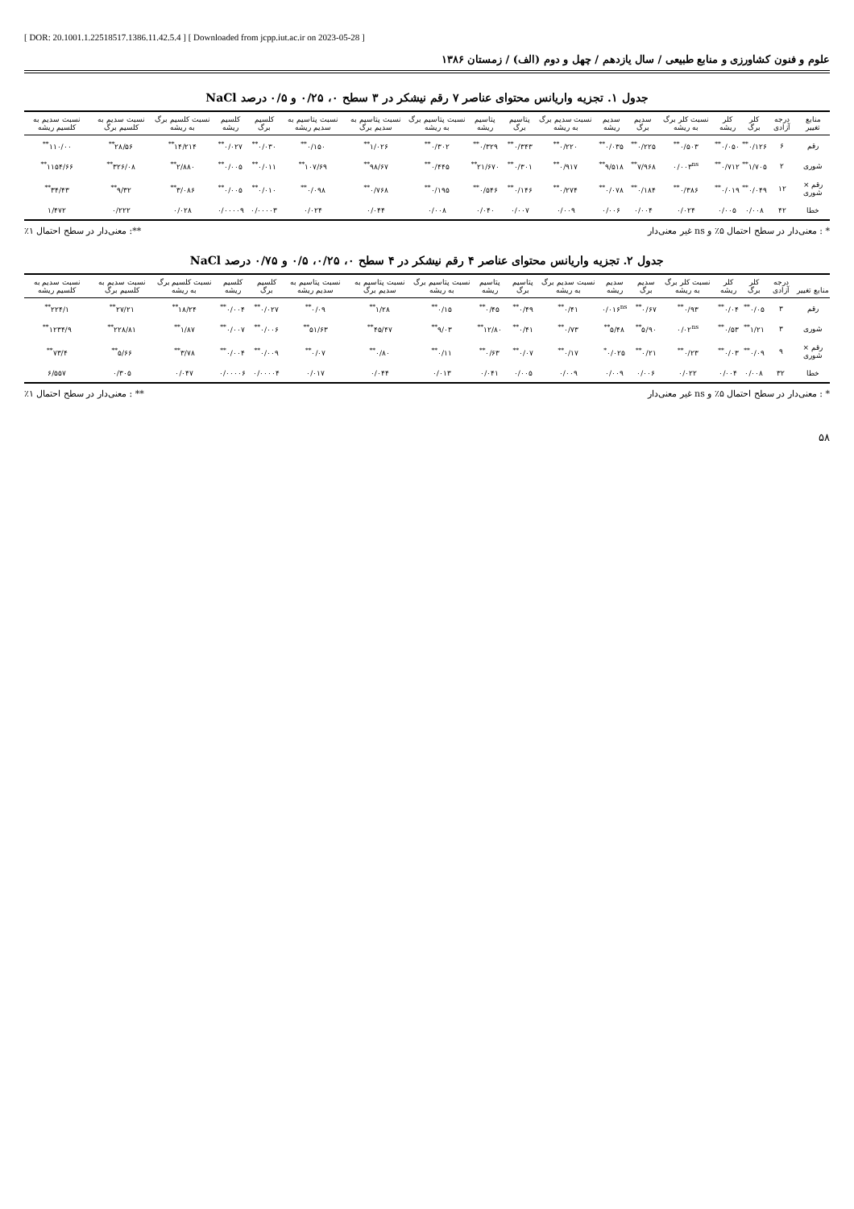[ DOR: 20.1001.1.22518517.1386.11.42.5.4 ] [ Downloaded from jcpp.iut.ac.ir on 2023-05-28 ]
علوم و فنون کشاورزی و منابع طبیعی / سال یازدهم / چهل و دوم (الف) / زمستان ۱۳۸۶
جدول ۱. تجزیه واریانس محتوای عناصر ۷ رقم نیشکر در ۳ سطح ۰، ۰/۲۵ و ۰/۵ درصد NaCl
| منابع تغییر | درجه آزادی | کلر برگ | کلر ریشه | نسبت کلر برگ به ریشه | سدیم برگ | سدیم ریشه | نسبت سدیم برگ به ریشه | پتاسیم برگ | پتاسیم ریشه | نسبت پتاسیم برگ به ریشه | نسبت پتاسیم به سدیم برگ | نسبت پتاسیم به سدیم ریشه | کلسیم برگ | کلسیم ریشه | نسبت کلسیم برگ به ریشه | نسبت سدیم به کلسیم برگ | نسبت سدیم به کلسیم ریشه |
| --- | --- | --- | --- | --- | --- | --- | --- | --- | --- | --- | --- | --- | --- | --- | --- | --- | --- |
| رقم | ۶ | ۰/۱۲۶<sup>**</sup> | ۰/۰۵۰<sup>**</sup> | ۰/۵۰۳<sup>**</sup> | ۰/۲۲۵<sup>**</sup> | ۰/۰۳۵<sup>**</sup> | ۰/۲۲۰<sup>**</sup> | ۰/۳۴۳<sup>**</sup> | ۰/۳۲۹<sup>**</sup> | ۰/۳۰۲<sup>**</sup> | ۱/۰۲۶<sup>**</sup> | ۰/۱۵۰<sup>**</sup> | ۰/۰۳۰<sup>**</sup> | ۰/۰۲۷<sup>**</sup> | ۱۴/۲۱۴<sup>**</sup> | ۲۸/۵۶<sup>**</sup> | ۱۱۰/۰۰<sup>**</sup> |
| شوری | ۲ | ۱/۷۰۵<sup>**</sup> | ۰/۷۱۲<sup>**</sup> | ۰/۰۰۳<sup>ns</sup> | ۷/۹۶۸<sup>**</sup> | ۹/۵۱۸<sup>**</sup> | ۰/۹۱۷<sup>**</sup> | ۰/۳۰۱<sup>**</sup> | ۲۱/۶۷۰<sup>**</sup> | ۰/۴۴۵<sup>**</sup> | ۹۸/۶۷<sup>**</sup> | ۱۰۷/۶۹<sup>**</sup> | ۰/۰۱۱<sup>**</sup> | ۰/۰۰۵<sup>**</sup> | ۲/۸۸۰<sup>**</sup> | ۳۲۶/۰۸<sup>**</sup> | ۱۱۵۴/۶۶<sup>**</sup> |
| رقم × شوری | ۱۲ | ۰/۰۴۹<sup>**</sup> | ۰/۰۱۹<sup>**</sup> | ۰/۳۸۶<sup>**</sup> | ۰/۱۸۴<sup>**</sup> | ۰/۰۷۸<sup>**</sup> | ۰/۲۷۴<sup>**</sup> | ۰/۱۴۶<sup>**</sup> | ۰/۵۴۶<sup>**</sup> | ۰/۱۹۵<sup>**</sup> | ۰/۷۶۸<sup>**</sup> | ۰/۰۹۸<sup>**</sup> | ۰/۰۱۰<sup>**</sup> | ۰/۰۰۵<sup>**</sup> | ۳/۰۸۶<sup>**</sup> | ۹/۳۲<sup>**</sup> | ۳۴/۴۳<sup>**</sup> |
| خطا | ۴۲ | ۰/۰۰۸ | ۰/۰۰۵ | ۰/۰۲۴ | ۰/۰۰۴ | ۰/۰۰۶ | ۰/۰۰۹ | ۰/۰۰۷ | ۰/۰۴۰ | ۰/۰۰۸ | ۰/۰۴۴ | ۰/۰۲۴ | ۰/۰۰۰۰۳ | ۰/۰۰۰۰۹ | ۰/۰۲۸ | ۰/۲۲۲ | ۱/۴۷۲ |
* : معنی‌دار در سطح احتمال ۵٪ و ns غیر معنی‌دار **: معنی‌دار در سطح احتمال ۱٪
جدول ۲. تجزیه واریانس محتوای عناصر ۴ رقم نیشکر در ۴ سطح ۰، ۰/۲۵، ۰/۵ و ۰/۷۵ درصد NaCl
| منابع تغییر | درجه آزادی | کلر برگ | کلر ریشه | نسبت کلر برگ به ریشه | سدیم برگ | سدیم ریشه | نسبت سدیم برگ به ریشه | پتاسیم برگ | پتاسیم ریشه | نسبت پتاسیم برگ به ریشه | نسبت پتاسیم به سدیم برگ | نسبت پتاسیم به سدیم ریشه | کلسیم برگ | کلسیم ریشه | نسبت کلسیم برگ به ریشه | نسبت سدیم به کلسیم برگ | نسبت سدیم به کلسیم ریشه |
| --- | --- | --- | --- | --- | --- | --- | --- | --- | --- | --- | --- | --- | --- | --- | --- | --- | --- |
| رقم | ۳ | ۰/۰۵<sup>**</sup> | ۰/۰۴<sup>**</sup> | ۰/۹۳<sup>**</sup> | ۰/۶۷<sup>**</sup> | ۰/۰۱۶<sup>ns</sup> | ۰/۴۱<sup>**</sup> | ۰/۴۹<sup>**</sup> | ۰/۴۵<sup>**</sup> | ۰/۱۵<sup>**</sup> | ۱/۲۸<sup>**</sup> | ۰/۰۹<sup>**</sup> | ۰/۰۲۷<sup>**</sup> | ۰/۰۰۴<sup>**</sup> | ۱۸/۲۴<sup>**</sup> | ۲۷/۲۱<sup>**</sup> | ۲۲۴/۱<sup>**</sup> |
| شوری | ۳ | ۱/۲۱<sup>**</sup> | ۰/۵۳<sup>**</sup> | ۰/۰۲<sup>ns</sup> | ۵/۹۰<sup>**</sup> | ۵/۴۸<sup>**</sup> | ۰/۷۳<sup>**</sup> | ۰/۴۱<sup>**</sup> | ۱۲/۸۰<sup>**</sup> | ۹/۰۳<sup>**</sup> | ۴۵/۴۷<sup>**</sup> | ۵۱/۶۳<sup>**</sup> | ۰/۰۰۶<sup>**</sup> | ۰/۰۰۷<sup>**</sup> | ۱/۸۷<sup>**</sup> | ۲۲۸/۸۱<sup>**</sup> | ۱۲۳۴/۹<sup>**</sup> |
| رقم × شوری | ۹ | ۰/۰۹<sup>**</sup> | ۰/۰۳<sup>**</sup> | ۰/۲۳<sup>**</sup> | ۰/۲۱<sup>**</sup> | ۰/۰۲۵<sup>*</sup> | ۰/۱۷<sup>**</sup> | ۰/۰۷<sup>**</sup> | ۰/۶۳<sup>**</sup> | ۰/۱۱<sup>**</sup> | ۰/۸۰<sup>**</sup> | ۰/۰۷<sup>**</sup> | ۰/۰۰۹<sup>**</sup> | ۰/۰۰۴<sup>**</sup> | ۳/۷۸<sup>**</sup> | ۵/۶۶<sup>**</sup> | ۷۳/۴<sup>**</sup> |
| خطا | ۳۲ | ۰/۰۰۸ | ۰/۰۰۴ | ۰/۰۲۲ | ۰/۰۰۶ | ۰/۰۰۹ | ۰/۰۰۹ | ۰/۰۰۵ | ۰/۰۴۱ | ۰/۰۱۳ | ۰/۰۴۴ | ۰/۰۱۷ | ۰/۰۰۰۰۴ | ۰/۰۰۰۰۶ | ۰/۰۴۷ | ۰/۳۰۵ | ۶/۵۵۷ |
* : معنی‌دار در سطح احتمال ۵٪ و ns غیر معنی‌دار ** : معنی‌دار در سطح احتمال ۱٪
۵۸